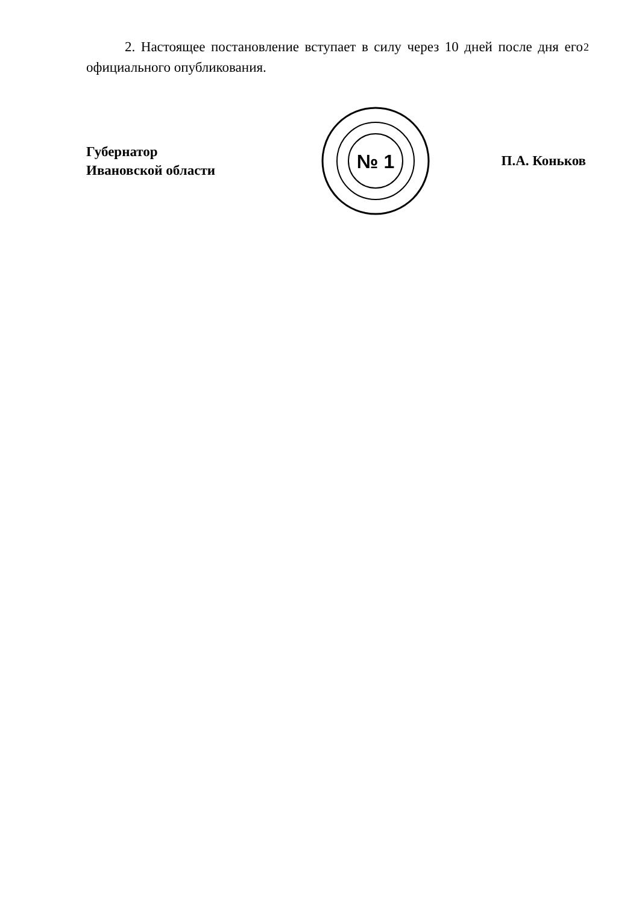2
2. Настоящее постановление вступает в силу через 10 дней после дня его официального опубликования.
Губернатор
Ивановской области
№ 1
П.А. Коньков